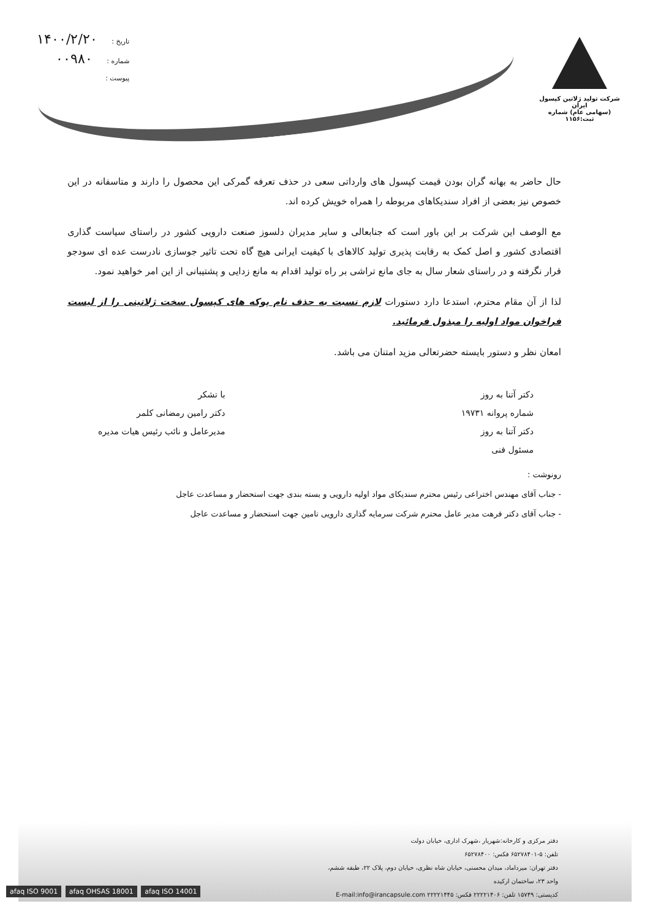شرکت تولید ژلاتین کپسول ایران
(سهامی عام) شماره ثبت:۱۱۵۶
تاریخ : ۱۴۰۰/۲/۲۰
شماره : ۰۰۹۸۰
پیوست :
حال حاضر به بهانه گران بودن قیمت کپسول های وارداتی سعی در حذف تعرفه گمرکی این محصول را دارند و متاسفانه در این خصوص نیز بعضی از افراد سندیکاهای مربوطه را همراه خویش کرده اند.
مع الوصف این شرکت بر این باور است که جنابعالی و سایر مدیران دلسوز صنعت دارویی کشور در راستای سیاست گذاری اقتصادی کشور و اصل کمک به رقابت پذیری تولید کالاهای با کیفیت ایرانی هیچ گاه تحت تاثیر جوسازی نادرست عده ای سودجو قرار نگرفته و در راستای شعار سال به جای مانع تراشی بر راه تولید اقدام به مانع زدایی و پشتیبانی از این امر خواهید نمود.
لذا از آن مقام محترم، استدعا دارد دستورات لازم نسبت به حذف نام پوکه های کپسول سخت ژلاتینی را از لیست فراخوان مواد اولیه را مبذول فرمائید.
امعان نظر و دستور بایسته حضرتعالی مزید امتنان می باشد.
دکتر آتنا به روز
شماره پروانه ۱۹۷۳۱
دکتر آتنا به روز
مسئول فنی
با تشکر
دکتر رامین رمضانی کلمر
مدیرعامل و نائب رئیس هیات مدیره
رونوشت :
- جناب آقای مهندس اختراعی رئیس محترم سندیکای مواد اولیه دارویی و بسته بندی جهت استحضار و مساعدت عاجل
- جناب آقای دکتر فرهت مدیر عامل محترم شرکت سرمایه گذاری دارویی تامین جهت استحضار و مساعدت عاجل
دفتر مرکزی و کارخانه:شهریار ،شهرک اداری، خیابان دولت
تلفن: ۵-۶۵۲۷۸۴۰۱ فکس: ۶۵۲۷۸۴۰۰
دفتر تهران: میرداماد، میدان محسنی، خیابان شاه نظری، خیابان دوم، پلاک ۲۲، طبقه ششم، واحد ۲۳، ساختمان ارکیده
کدپستی: ۱۵۷۴۹ تلفن: ۲۲۲۲۱۴۰۶ فکس: ۲۲۲۲۱۴۴۵ E-mail:info@irancapsule.com
afaq ISO 9001 afaq OHSAS 18001 afaq ISO 14001